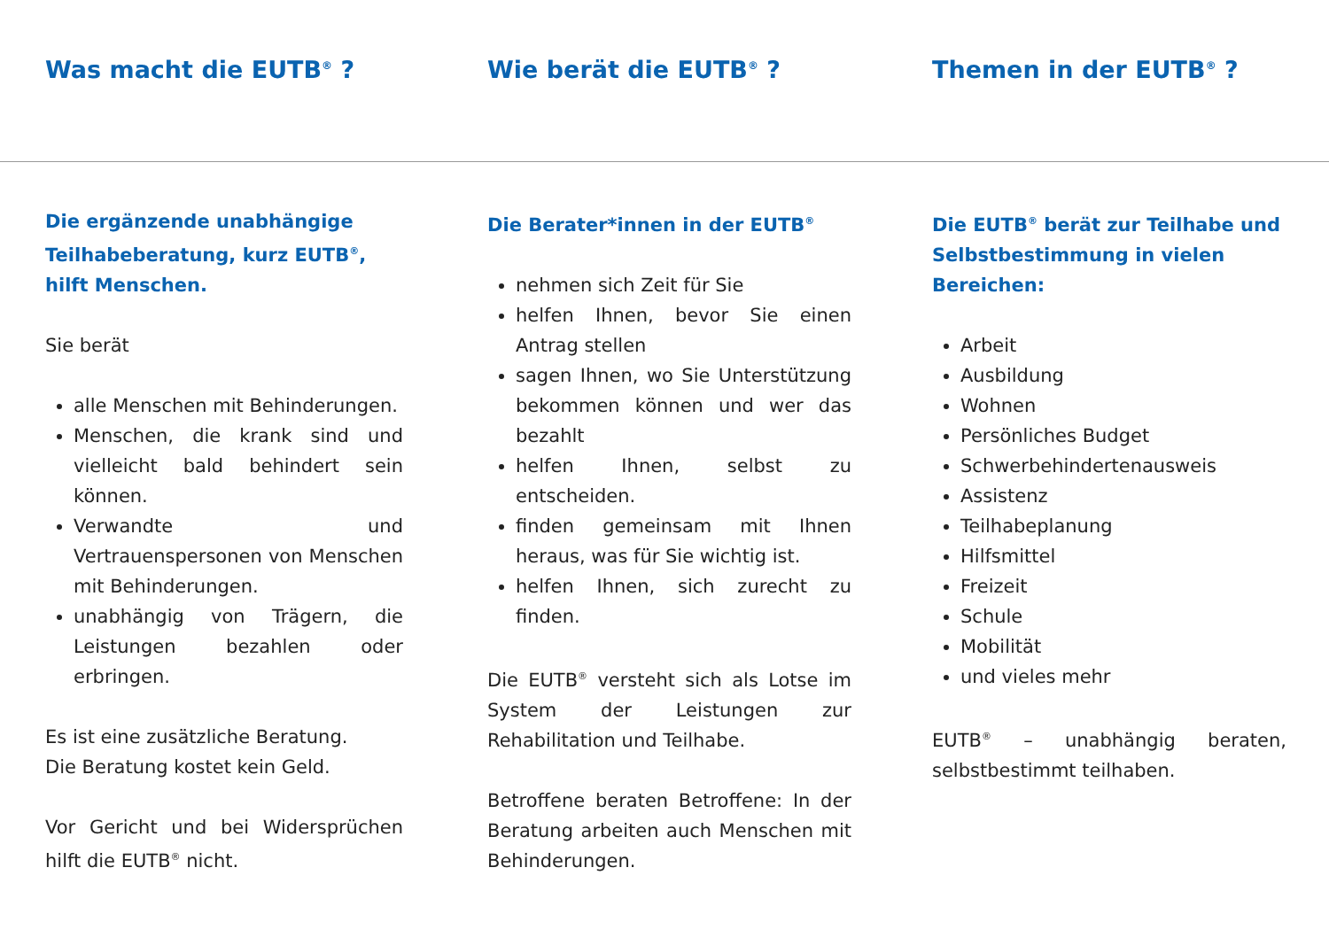Was macht die EUTB<sup>®</sup> ? Wie berät die EUTB<sup>®</sup> ? Themen in der EUTB<sup>®</sup> ?
Die ergänzende unabhängige Teilhabeberatung, kurz EUTB<sup>®</sup>, hilft Menschen.
Sie berät
alle Menschen mit Behinderungen.
Menschen, die krank sind und vielleicht bald behindert sein können.
Verwandte und Vertrauenspersonen von Menschen mit Behinderungen.
unabhängig von Trägern, die Leistungen bezahlen oder erbringen.
Es ist eine zusätzliche Beratung.
Die Beratung kostet kein Geld.
Vor Gericht und bei Widersprüchen hilft die EUTB<sup>®</sup> nicht.
Die Berater*innen in der EUTB<sup>®</sup>
nehmen sich Zeit für Sie
helfen Ihnen, bevor Sie einen Antrag stellen
sagen Ihnen, wo Sie Unterstützung bekommen können und wer das bezahlt
helfen Ihnen, selbst zu entscheiden.
finden gemeinsam mit Ihnen heraus, was für Sie wichtig ist.
helfen Ihnen, sich zurecht zu finden.
Die EUTB<sup>®</sup> versteht sich als Lotse im System der Leistungen zur Rehabilitation und Teilhabe.
Betroffene beraten Betroffene: In der Beratung arbeiten auch Menschen mit Behinderungen.
Die EUTB<sup>®</sup> berät zur Teilhabe und Selbstbestimmung in vielen Bereichen:
Arbeit
Ausbildung
Wohnen
Persönliches Budget
Schwerbehindertenausweis
Assistenz
Teilhabeplanung
Hilfsmittel
Freizeit
Schule
Mobilität
und vieles mehr
EUTB<sup>®</sup> – unabhängig beraten, selbstbestimmt teilhaben.